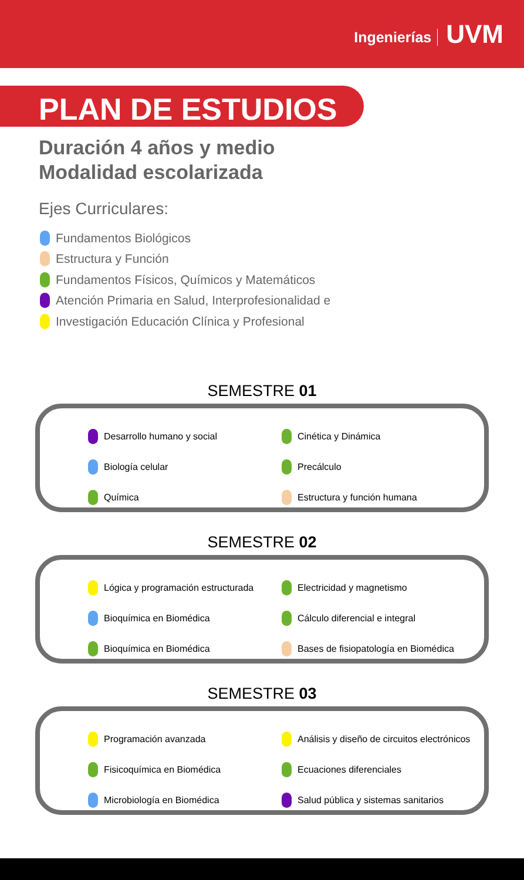Ingenierías UVM
PLAN DE ESTUDIOS
Duración 4 años y medio
Modalidad escolarizada
Ejes Curriculares:
Fundamentos Biológicos
Estructura y Función
Fundamentos Físicos, Químicos y Matemáticos
Atención Primaria en Salud, Interprofesionalidad e
Investigación Educación Clínica y Profesional
SEMESTRE 01
Desarrollo humano y social
Cinética y Dinámica
Biología celular
Precálculo
Química
Estructura y función humana
SEMESTRE 02
Lógica y programación estructurada
Electricidad y magnetismo
Bioquímica en Biomédica
Cálculo diferencial e integral
Bioquímica en Biomédica
Bases de fisiopatología en Biomédica
SEMESTRE 03
Programación avanzada
Análisis y diseño de circuitos electrónicos
Fisicoquímica en Biomédica
Ecuaciones diferenciales
Microbiología en Biomédica
Salud pública y sistemas sanitarios